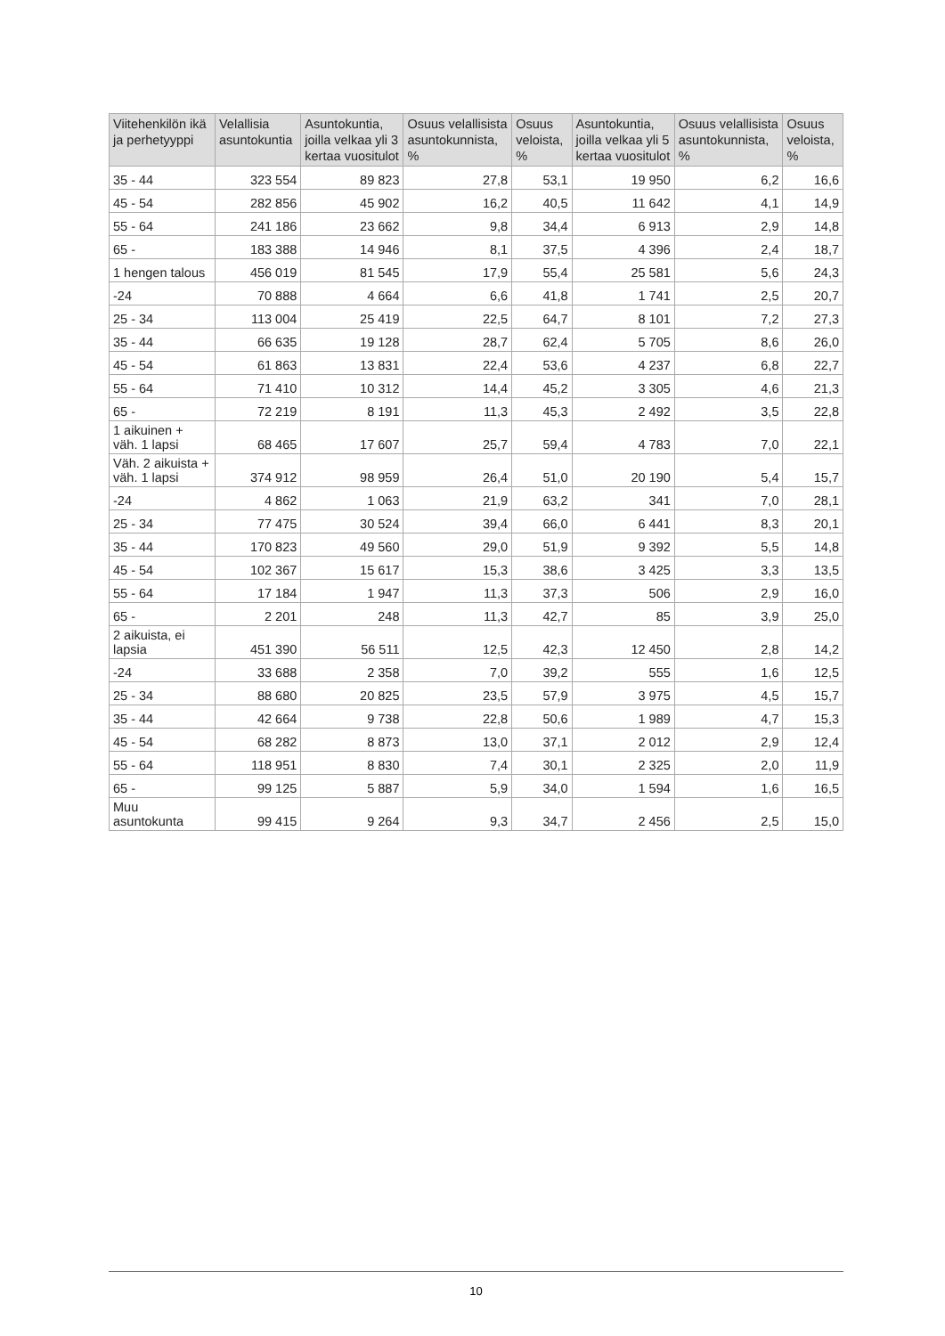| Viitehenkilön ikä ja perhetyyppi | Velallisia asuntokuntia | Asuntokuntia, joilla velkaa yli 3 kertaa vuositulot | Osuus velallisista asuntokunnista, % | Osuus veloista, % | Asuntokuntia, joilla velkaa yli 5 kertaa vuositulot | Osuus velallisista asuntokunnista, % | Osuus veloista, % |
| --- | --- | --- | --- | --- | --- | --- | --- |
| 35 - 44 | 323 554 | 89 823 | 27,8 | 53,1 | 19 950 | 6,2 | 16,6 |
| 45 - 54 | 282 856 | 45 902 | 16,2 | 40,5 | 11 642 | 4,1 | 14,9 |
| 55 - 64 | 241 186 | 23 662 | 9,8 | 34,4 | 6 913 | 2,9 | 14,8 |
| 65 - | 183 388 | 14 946 | 8,1 | 37,5 | 4 396 | 2,4 | 18,7 |
| 1 hengen talous | 456 019 | 81 545 | 17,9 | 55,4 | 25 581 | 5,6 | 24,3 |
| -24 | 70 888 | 4 664 | 6,6 | 41,8 | 1 741 | 2,5 | 20,7 |
| 25 - 34 | 113 004 | 25 419 | 22,5 | 64,7 | 8 101 | 7,2 | 27,3 |
| 35 - 44 | 66 635 | 19 128 | 28,7 | 62,4 | 5 705 | 8,6 | 26,0 |
| 45 - 54 | 61 863 | 13 831 | 22,4 | 53,6 | 4 237 | 6,8 | 22,7 |
| 55 - 64 | 71 410 | 10 312 | 14,4 | 45,2 | 3 305 | 4,6 | 21,3 |
| 65 - | 72 219 | 8 191 | 11,3 | 45,3 | 2 492 | 3,5 | 22,8 |
| 1 aikuinen + väh. 1 lapsi | 68 465 | 17 607 | 25,7 | 59,4 | 4 783 | 7,0 | 22,1 |
| Väh. 2 aikuista + väh. 1 lapsi | 374 912 | 98 959 | 26,4 | 51,0 | 20 190 | 5,4 | 15,7 |
| -24 | 4 862 | 1 063 | 21,9 | 63,2 | 341 | 7,0 | 28,1 |
| 25 - 34 | 77 475 | 30 524 | 39,4 | 66,0 | 6 441 | 8,3 | 20,1 |
| 35 - 44 | 170 823 | 49 560 | 29,0 | 51,9 | 9 392 | 5,5 | 14,8 |
| 45 - 54 | 102 367 | 15 617 | 15,3 | 38,6 | 3 425 | 3,3 | 13,5 |
| 55 - 64 | 17 184 | 1 947 | 11,3 | 37,3 | 506 | 2,9 | 16,0 |
| 65 - | 2 201 | 248 | 11,3 | 42,7 | 85 | 3,9 | 25,0 |
| 2 aikuista, ei lapsia | 451 390 | 56 511 | 12,5 | 42,3 | 12 450 | 2,8 | 14,2 |
| -24 | 33 688 | 2 358 | 7,0 | 39,2 | 555 | 1,6 | 12,5 |
| 25 - 34 | 88 680 | 20 825 | 23,5 | 57,9 | 3 975 | 4,5 | 15,7 |
| 35 - 44 | 42 664 | 9 738 | 22,8 | 50,6 | 1 989 | 4,7 | 15,3 |
| 45 - 54 | 68 282 | 8 873 | 13,0 | 37,1 | 2 012 | 2,9 | 12,4 |
| 55 - 64 | 118 951 | 8 830 | 7,4 | 30,1 | 2 325 | 2,0 | 11,9 |
| 65 - | 99 125 | 5 887 | 5,9 | 34,0 | 1 594 | 1,6 | 16,5 |
| Muu asuntokunta | 99 415 | 9 264 | 9,3 | 34,7 | 2 456 | 2,5 | 15,0 |
10